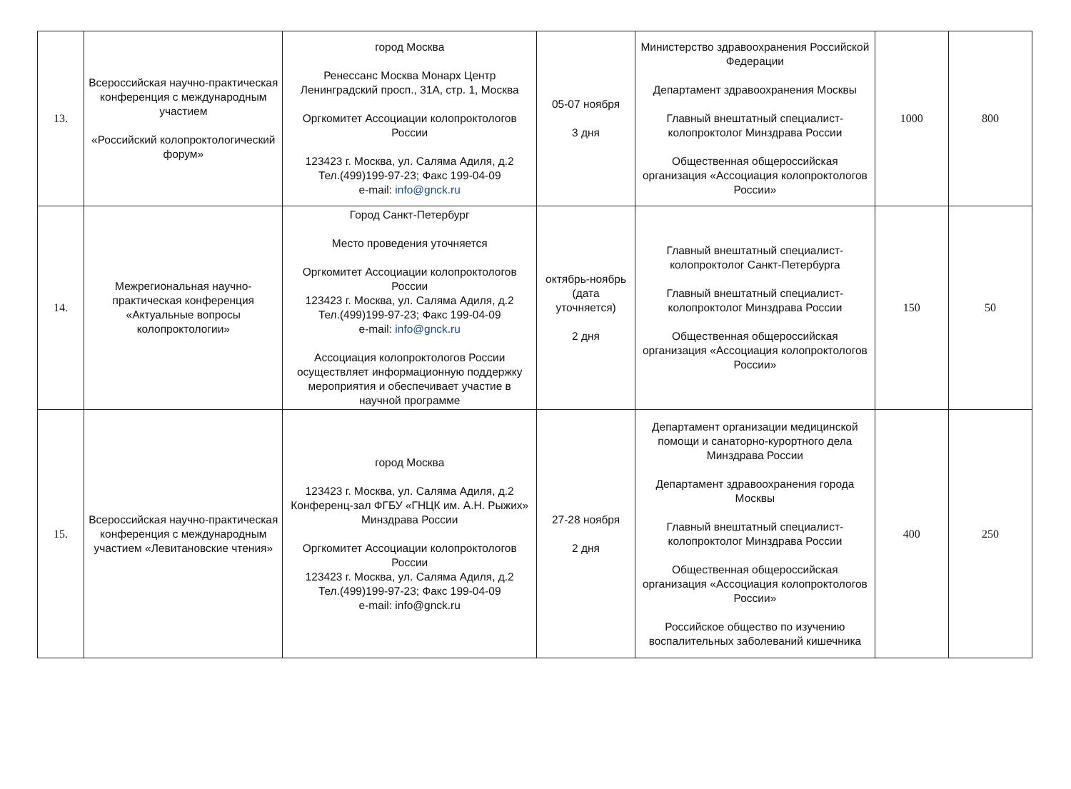| 13. | Всероссийская научно-практическая конференция с международным участием «Российский колопроктологический форум» | город Москва Ренессанс Москва Монарх Центр Ленинградский просп., 31А, стр. 1, Москва Оргкомитет Ассоциации колопроктологов России 123423 г. Москва, ул. Саляма Адиля, д.2 Тел.(499)199-97-23; Факс 199-04-09 e-mail: info@gnck.ru | 05-07 ноября 3 дня | Министерство здравоохранения Российской Федерации Департамент здравоохранения Москвы Главный внештатный специалист-колопроктолог Минздрава России Общественная общероссийская организация «Ассоциация колопроктологов России» | 1000 | 800 |
| 14. | Межрегиональная научно-практическая конференция «Актуальные вопросы колопроктологии» | Город Санкт-Петербург Место проведения уточняется Оргкомитет Ассоциации колопроктологов России 123423 г. Москва, ул. Саляма Адиля, д.2 Тел.(499)199-97-23; Факс 199-04-09 e-mail: info@gnck.ru Ассоциация колопроктологов России осуществляет информационную поддержку мероприятия и обеспечивает участие в научной программе | октябрь-ноябрь (дата уточняется) 2 дня | Главный внештатный специалист-колопроктолог Санкт-Петербурга Главный внештатный специалист-колопроктолог Минздрава России Общественная общероссийская организация «Ассоциация колопроктологов России» | 150 | 50 |
| 15. | Всероссийская научно-практическая конференция с международным участием «Левитановские чтения» | город Москва 123423 г. Москва, ул. Саляма Адиля, д.2 Конференц-зал ФГБУ «ГНЦК им. А.Н. Рыжих» Минздрава России Оргкомитет Ассоциации колопроктологов России 123423 г. Москва, ул. Саляма Адиля, д.2 Тел.(499)199-97-23; Факс 199-04-09 e-mail: info@gnck.ru | 27-28 ноября 2 дня | Департамент организации медицинской помощи и санаторно-курортного дела Минздрава России Департамент здравоохранения города Москвы Главный внештатный специалист-колопроктолог Минздрава России Общественная общероссийская организация «Ассоциация колопроктологов России» Российское общество по изучению воспалительных заболеваний кишечника | 400 | 250 |